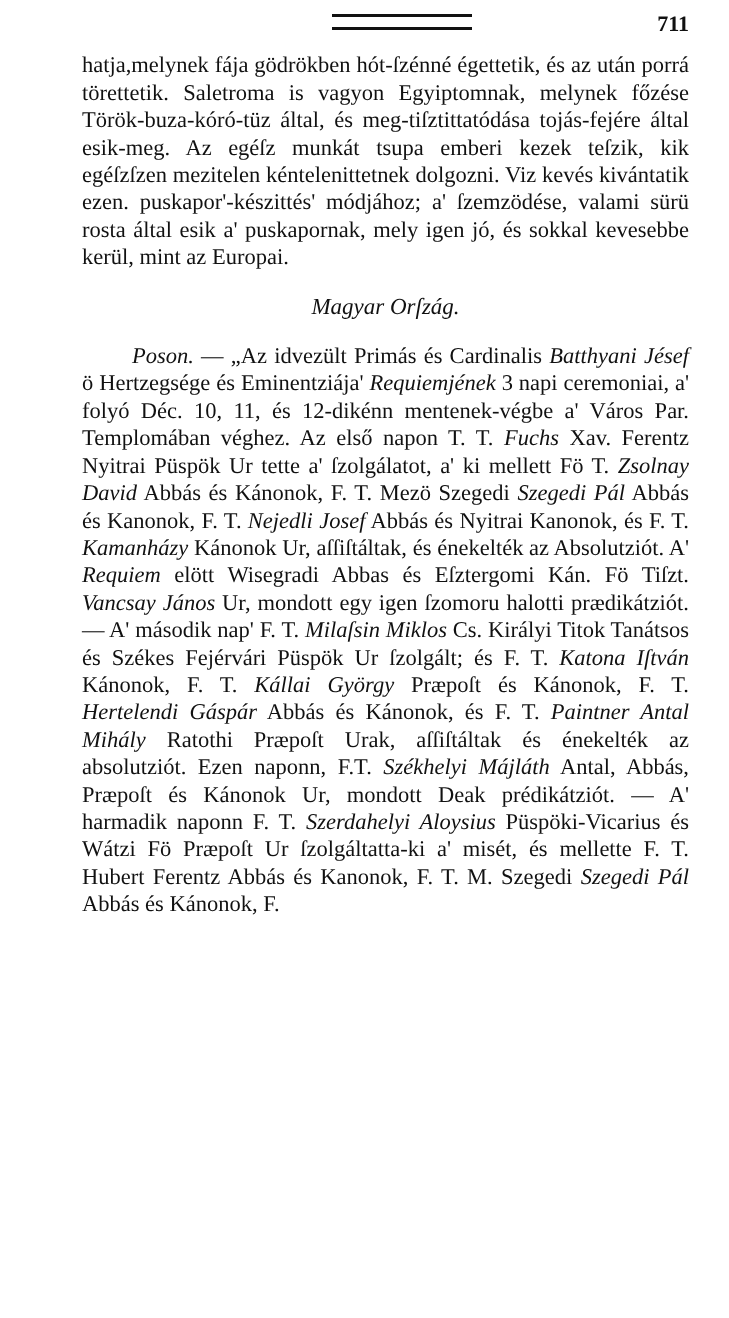711
hatja,melynek fája gödrökben hót-ſzénné égettetik, és az után porrá törettetik. Saletroma is vagyon Egyiptomnak, melynek főzése Török-buza-kóró-tüz által, és meg-tiſztittatódása tojás-fejére által esik-meg. Az egéſz munkát tsupa emberi kezek teſzik, kik egéſzſzen mezitelen kéntelenittetnek dolgozni. Viz kevés kivántatik ezen. puskapor'-készittés' módjához; a' ſzemzödése, valami sürü rosta által esik a' puskapornak, mely igen jó, és sokkal kevesebbe kerül, mint az Europai.
Magyar Orſzág.
Poson. — „Az idvezült Primás és Cardinalis Batthyani Jésef ö Hertzegsége és Eminentziája' Requiemjének 3 napi ceremoniai, a' folyó Déc. 10, 11, és 12-dikénn mentenek-végbe a' Város Par. Templomában véghez. Az első napon T. T. Fuchs Xav. Ferentz Nyitrai Püspök Ur tette a' ſzolgálatot, a' ki mellett Fö T. Zsolnay David Abbás és Kánonok, F. T. Mezö Szegedi Szegedi Pál Abbás és Kanonok, F. T. Nejedli Josef Abbás és Nyitrai Kanonok, és F. T. Kamanházy Kánonok Ur, aſſiſtáltak, és énekelték az Absolutziót. A' Requiem elött Wisegradi Abbas és Eſztergomi Kán. Fö Tiſzt. Vancsay János Ur, mondott egy igen ſzomoru halotti prædikátziót. — A' második nap' F. T. Milaſsin Miklos Cs. Királyi Titok Tanátsos és Székes Fejérvári Püspök Ur ſzolgált; és F. T. Katona Iſtván Kánonok, F. T. Kállai György Præpoſt és Kánonok, F. T. Hertelendi Gáspár Abbás és Kánonok, és F. T. Paintner Antal Mihály Ratothi Præpoſt Urak, aſſiſtáltak és énekelték az absolutziót. Ezen naponn, F.T. Székhelyi Májláth Antal, Abbás, Præpoſt és Kánonok Ur, mondott Deak prédikátziót. — A' harmadik naponn F. T. Szerdahelyi Aloysius Püspöki-Vicarius és Wátzi Fö Præpoſt Ur ſzolgáltatta-ki a' misét, és mellette F. T. Hubert Ferentz Abbás és Kanonok, F. T. M. Szegedi Szegedi Pál Abbás és Kánonok, F.